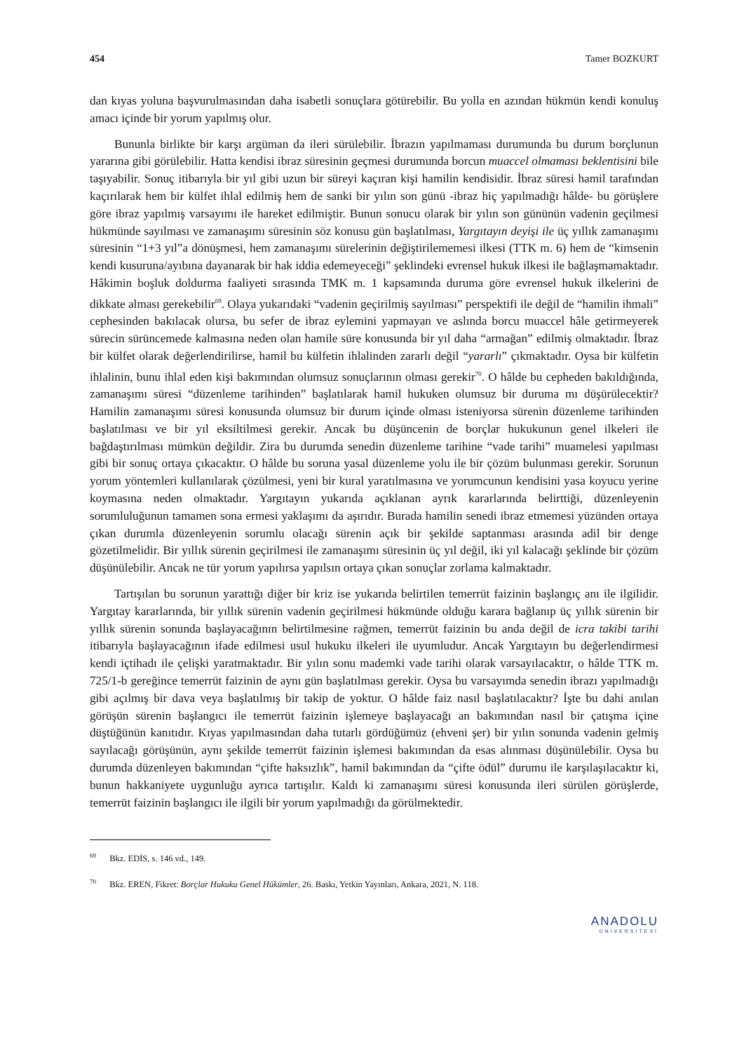454 Tamer BOZKURT
dan kıyas yoluna başvurulmasından daha isabetli sonuçlara götürebilir. Bu yolla en azından hükmün kendi konuluş amacı içinde bir yorum yapılmış olur.
Bununla birlikte bir karşı argüman da ileri sürülebilir. İbrazın yapılmaması durumunda bu durum borçlunun yararına gibi görülebilir. Hatta kendisi ibraz süresinin geçmesi durumunda borcun muaccel olmaması beklentisini bile taşıyabilir. Sonuç itibarıyla bir yıl gibi uzun bir süreyi kaçıran kişi hamilin kendisidir. İbraz süresi hamil tarafından kaçırılarak hem bir külfet ihlal edilmiş hem de sanki bir yılın son günü -ibraz hiç yapılmadığı hâlde- bu görüşlere göre ibraz yapılmış varsayımı ile hareket edilmiştir. Bunun sonucu olarak bir yılın son gününün vadenin geçilmesi hükmünde sayılması ve zamanaşımı süresinin söz konusu gün başlatılması, Yargıtayın deyişi ile üç yıllık zamanaşımı süresinin “1+3 yıl”a dönüşmesi, hem zamanaşımı sürelerinin değiştirilememesi ilkesi (TTK m. 6) hem de “kimsenin kendi kusuruna/ayıbına dayanarak bir hak iddia edemeyeceği” şeklindeki evrensel hukuk ilkesi ile bağlaşmamaktadır. Hâkimin boşluk doldurma faaliyeti sırasında TMK m. 1 kapsamında duruma göre evrensel hukuk ilkelerini de dikkate alması gerekebilir<sup>69</sup>. Olaya yukarıdaki “vadenin geçirilmiş sayılması” perspektifi ile değil de “hamilin ihmali” cephesinden bakılacak olursa, bu sefer de ibraz eylemini yapmayan ve aslında borcu muaccel hâle getirmeyerek sürecin sürüncemede kalmasına neden olan hamile süre konusunda bir yıl daha “armağan” edilmiş olmaktadır. İbraz bir külfet olarak değerlendirilirse, hamil bu külfetin ihlalinden zararlı değil “yararlı” çıkmaktadır. Oysa bir külfetin ihlalinin, bunu ihlal eden kişi bakımından olumsuz sonuçlarının olması gerekir<sup>70</sup>. O hâlde bu cepheden bakıldığında, zamanaşımı süresi “düzenleme tarihinden” başlatılarak hamil hukuken olumsuz bir duruma mı düşürülecektir? Hamilin zamanaşımı süresi konusunda olumsuz bir durum içinde olması isteniyorsa sürenin düzenleme tarihinden başlatılması ve bir yıl eksiltilmesi gerekir. Ancak bu düşüncenin de borçlar hukukunun genel ilkeleri ile bağdaştırılması mümkün değildir. Zira bu durumda senedin düzenleme tarihine “vade tarihi” muamelesi yapılması gibi bir sonuç ortaya çıkacaktır. O hâlde bu soruna yasal düzenleme yolu ile bir çözüm bulunması gerekir. Sorunun yorum yöntemleri kullanılarak çözülmesi, yeni bir kural yaratılmasına ve yorumcunun kendisini yasa koyucu yerine koymasına neden olmaktadır. Yargıtayın yukarıda açıklanan ayrık kararlarında belirttiği, düzenleyenin sorumluluğunun tamamen sona ermesi yaklaşımı da aşırıdır. Burada hamilin senedi ibraz etmemesi yüzünden ortaya çıkan durumla düzenleyenin sorumlu olacağı sürenin açık bir şekilde saptanması arasında adil bir denge gözetilmelidir. Bir yıllık sürenin geçirilmesi ile zamanaşımı süresinin üç yıl değil, iki yıl kalacağı şeklinde bir çözüm düşünülebilir. Ancak ne tür yorum yapılırsa yapılsın ortaya çıkan sonuçlar zorlama kalmaktadır.
Tartışılan bu sorunun yarattığı diğer bir kriz ise yukarıda belirtilen temerrüt faizinin başlangıç anı ile ilgilidir. Yargıtay kararlarında, bir yıllık sürenin vadenin geçirilmesi hükmünde olduğu karara bağlanıp üç yıllık sürenin bir yıllık sürenin sonunda başlayacağının belirtilmesine rağmen, temerrüt faizinin bu anda değil de icra takibi tarihi itibarıyla başlayacağının ifade edilmesi usul hukuku ilkeleri ile uyumludur. Ancak Yargıtayın bu değerlendirmesi kendi içtihadı ile çelişki yaratmaktadır. Bir yılın sonu mademki vade tarihi olarak varsayılacaktır, o hâlde TTK m. 725/1-b gereğince temerrüt faizinin de aynı gün başlatılması gerekir. Oysa bu varsayımda senedin ibrazı yapılmadığı gibi açılmış bir dava veya başlatılmış bir takip de yoktur. O hâlde faiz nasıl başlatılacaktır? İşte bu dahi anılan görüşün sürenin başlangıcı ile temerrüt faizinin işlemeye başlayacağı an bakımından nasıl bir çatışma içine düştüğünün kanıtıdır. Kıyas yapılmasından daha tutarlı gördüğümüz (ehveni şer) bir yılın sonunda vadenin gelmiş sayılacağı görüşünün, aynı şekilde temerrüt faizinin işlemesi bakımından da esas alınması düşünülebilir. Oysa bu durumda düzenleyen bakımından “çifte haksızlık”, hamil bakımından da “çifte ödül” durumu ile karşılaşılacaktır ki, bunun hakkaniyete uygunluğu ayrıca tartışılır. Kaldı ki zamanaşımı süresi konusunda ileri sürülen görüşlerde, temerrüt faizinin başlangıcı ile ilgili bir yorum yapılmadığı da görülmektedir.
<sup>69</sup> Bkz. EDİS, s. 146 vd., 149.
<sup>70</sup> Bkz. EREN, Fikret: Borçlar Hukuku Genel Hükümler, 26. Baskı, Yetkin Yayınları, Ankara, 2021, N. 118.
ANADOLU
ÜNİVERSİTESİ